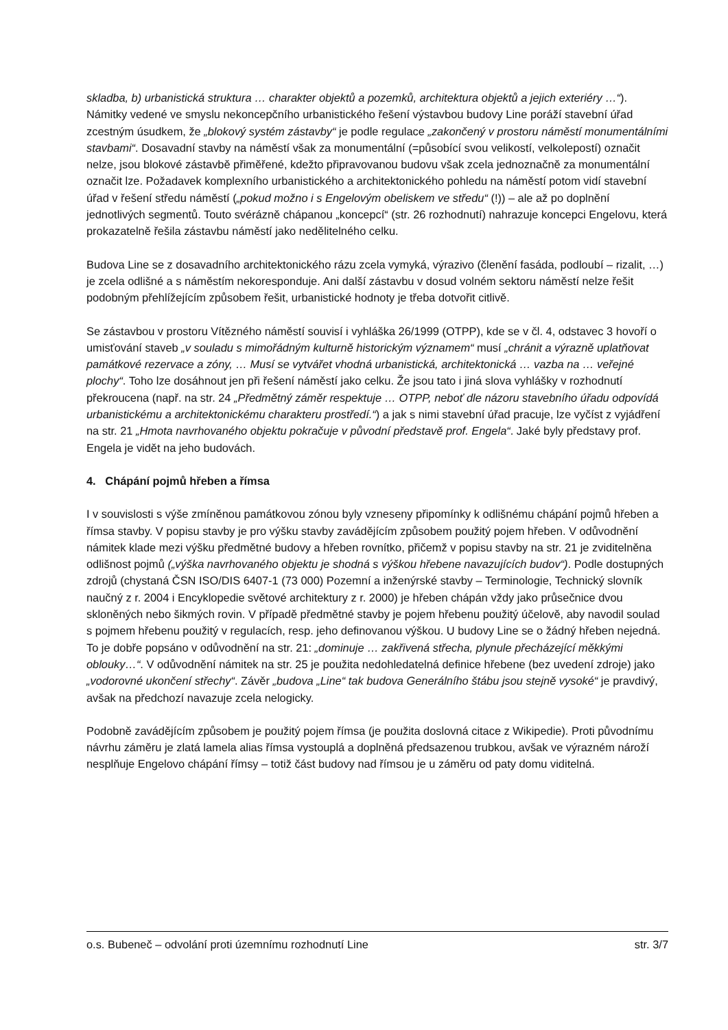skladba, b) urbanistická struktura … charakter objektů a pozemků, architektura objektů a jejich exteriéry …“). Námitky vedené ve smyslu nekoncepčního urbanistického řešení výstavbou budovy Line poráží stavební úřad zcestným úsudkem, že „blokový systém zástavby“ je podle regulace „zakončený v prostoru náměstí monumentálními stavbami“. Dosavadní stavby na náměstí však za monumentální (=působící svou velikostí, velkolepostí) označit nelze, jsou blokové zástavbě přiměřené, kdežto připravovanou budovu však zcela jednoznačně za monumentální označit lze. Požadavek komplexního urbanistického a architektonického pohledu na náměstí potom vidí stavební úřad v řešení středu náměstí („pokud možno i s Engelovým obeliskem ve středu“ (!)) – ale až po doplnění jednotlivých segmentů. Touto svérázně chápanou „koncepcí“ (str. 26 rozhodnutí) nahrazuje koncepci Engelovu, která prokazatelně řešila zástavbu náměstí jako nedělitelného celku.
Budova Line se z dosavadního architektonického rázu zcela vymyká, výrazivo (členění fasáda, podloubí – rizalit, …) je zcela odlišné a s náměstím nekoresponduje. Ani další zástavbu v dosud volném sektoru náměstí nelze řešit podobným přehlížejícím způsobem řešit, urbanistické hodnoty je třeba dotvořit citlivě.
Se zástavbou v prostoru Vítězného náměstí souvisí i vyhláška 26/1999 (OTPP), kde se v čl. 4, odstavec 3 hovoří o umisťování staveb „v souladu s mimořádným kulturně historickým významem“ musí „chránit a výrazně uplatňovat památkové rezervace a zóny, … Musí se vytvářet vhodná urbanistická, architektonická … vazba na … veřejné plochy“. Toho lze dosáhnout jen při řešení náměstí jako celku. Že jsou tato i jiná slova vyhlášky v rozhodnutí překroucena (např. na str. 24 „Předmětný záměr respektuje … OTPP, neboť dle názoru stavebního úřadu odpovídá urbanistickému a architektonickému charakteru prostředí.“) a jak s nimi stavební úřad pracuje, lze vyčíst z vyjádření na str. 21 „Hmota navrhovaného objektu pokračuje v původní představě prof. Engela“. Jaké byly představy prof. Engela je vidět na jeho budovách.
4. Chápání pojmů hřeben a římsa
I v souvislosti s výše zmíněnou památkovou zónou byly vzneseny připomínky k odlišnému chápání pojmů hřeben a římsa stavby. V popisu stavby je pro výšku stavby zavádějícím způsobem použitý pojem hřeben. V odůvodnění námitek klade mezi výšku předmětné budovy a hřeben rovnítko, přičemž v popisu stavby na str. 21 je zviditelněna odlišnost pojmů („výška navrhovaného objektu je shodná s výškou hřebene navazujících budov“). Podle dostupných zdrojů (chystaná ČSN ISO/DIS 6407-1 (73 000) Pozemní a inženýrské stavby – Terminologie, Technický slovník naučný z r. 2004 i Encyklopedie světové architektury z r. 2000) je hřeben chápán vždy jako průsečnice dvou skloněných nebo šikmých rovin. V případě předmětné stavby je pojem hřebenu použitý účelově, aby navodil soulad s pojmem hřebenu použitý v regulacích, resp. jeho definovanou výškou. U budovy Line se o žádný hřeben nejedná. To je dobře popsáno v odůvodnění na str. 21: „dominuje … zakřivená střecha, plynule přecházející měkkými oblouky…“. V odůvodnění námitek na str. 25 je použita nedohledatelná definice hřebene (bez uvedení zdroje) jako „vodorovné ukončení střechy“. Závěr „budova „Line“ tak budova Generálního štábu jsou stejně vysoké“ je pravdivý, avšak na předchozí navazuje zcela nelogicky.
Podobně zavádějícím způsobem je použitý pojem římsa (je použita doslovná citace z Wikipedie). Proti původnímu návrhu záměru je zlatá lamela alias římsa vystouplá a doplněná předsazenou trubkou, avšak ve výrazném nároží nesplňuje Engelovo chápání římsy – totiž část budovy nad římsou je u záměru od paty domu viditelná.
o.s. Bubeneč – odvolání proti územnímu rozhodnutí Line str. 3/7